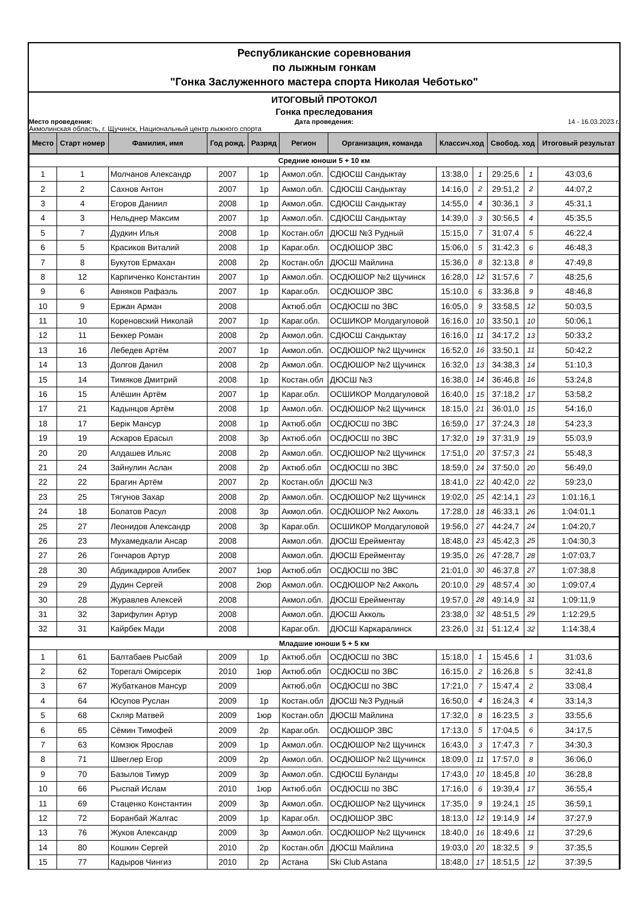Республиканские соревнования
по лыжным гонкам
"Гонка Заслуженного мастера спорта Николая Чеботько"
ИТОГОВЫЙ ПРОТОКОЛ
Гонка преследования
Место проведения: Дата проведения: 14 - 16.03.2023 г.
Акмолинская область, г. Щучинск, Национальный центр лыжного спорта
| Место | Старт номер | Фамилия, имя | Год рожд. | Разряд | Регион | Организация, команда | Классич.ход | | Свобод. ход | | Итоговый результат |
| --- | --- | --- | --- | --- | --- | --- | --- | --- | --- | --- | --- |
| Средние юноши 5 + 10 км | | | | | | | | | | | |
| 1 | 1 | Молчанов Александр | 2007 | 1р | Акмол.обл. | СДЮСШ Сандыктау | 13:38,0 | 1 | 29:25,6 | 1 | 43:03,6 |
| 2 | 2 | Сахнов Антон | 2007 | 1р | Акмол.обл. | СДЮСШ Сандыктау | 14:16,0 | 2 | 29:51,2 | 2 | 44:07,2 |
| 3 | 4 | Егоров Даниил | 2008 | 1р | Акмол.обл. | СДЮСШ Сандыктау | 14:55,0 | 4 | 30:36,1 | 3 | 45:31,1 |
| 4 | 3 | Нельднер Максим | 2007 | 1р | Акмол.обл. | СДЮСШ Сандыктау | 14:39,0 | 3 | 30:56,5 | 4 | 45:35,5 |
| 5 | 7 | Дудкин Илья | 2008 | 1р | Костан.обл | ДЮСШ №3 Рудный | 15:15,0 | 7 | 31:07,4 | 5 | 46:22,4 |
| 6 | 5 | Красиков Виталий | 2008 | 1р | Караг.обл. | ОСДЮШОР ЗВС | 15:06,0 | 5 | 31:42,3 | 6 | 46:48,3 |
| 7 | 8 | Букутов Ермахан | 2008 | 2р | Костан.обл | ДЮСШ Майлина | 15:36,0 | 8 | 32:13,8 | 8 | 47:49,8 |
| 8 | 12 | Карпиченко Константин | 2007 | 1р | Акмол.обл. | ОСДЮШОР №2 Щучинск | 16:28,0 | 12 | 31:57,6 | 7 | 48:25,6 |
| 9 | 6 | Авняков Рафаэль | 2007 | 1р | Караг.обл. | ОСДЮШОР ЗВС | 15:10,0 | 6 | 33:36,8 | 9 | 48:46,8 |
| 10 | 9 | Ержан Арман | 2008 | | Актюб.обл | ОСДЮСШ по ЗВС | 16:05,0 | 9 | 33:58,5 | 12 | 50:03,5 |
| 11 | 10 | Кореновский Николай | 2007 | 1р | Караг.обл. | ОСШИКОР Молдагуловой | 16:16,0 | 10 | 33:50,1 | 10 | 50:06,1 |
| 12 | 11 | Беккер Роман | 2008 | 2р | Акмол.обл. | СДЮСШ Сандыктау | 16:16,0 | 11 | 34:17,2 | 13 | 50:33,2 |
| 13 | 16 | Лебедев Артём | 2007 | 1р | Акмол.обл. | ОСДЮШОР №2 Щучинск | 16:52,0 | 16 | 33:50,1 | 11 | 50:42,2 |
| 14 | 13 | Долгов Данил | 2008 | 2р | Акмол.обл. | ОСДЮШОР №2 Щучинск | 16:32,0 | 13 | 34:38,3 | 14 | 51:10,3 |
| 15 | 14 | Тимяков Дмитрий | 2008 | 1р | Костан.обл | ДЮСШ №3 | 16:38,0 | 14 | 36:46,8 | 16 | 53:24,8 |
| 16 | 15 | Алёшин Артём | 2007 | 1р | Караг.обл. | ОСШИКОР Молдагуловой | 16:40,0 | 15 | 37:18,2 | 17 | 53:58,2 |
| 17 | 21 | Кадынцов Артём | 2008 | 1р | Акмол.обл. | ОСДЮШОР №2 Щучинск | 18:15,0 | 21 | 36:01,0 | 15 | 54:16,0 |
| 18 | 17 | Берік Мансур | 2008 | 1р | Актюб.обл | ОСДЮСШ по ЗВС | 16:59,0 | 17 | 37:24,3 | 18 | 54:23,3 |
| 19 | 19 | Аскаров Ерасыл | 2008 | 3р | Актюб.обл | ОСДЮСШ по ЗВС | 17:32,0 | 19 | 37:31,9 | 19 | 55:03,9 |
| 20 | 20 | Алдашев Ильяс | 2008 | 2р | Акмол.обл. | ОСДЮШОР №2 Щучинск | 17:51,0 | 20 | 37:57,3 | 21 | 55:48,3 |
| 21 | 24 | Зайнулин Аслан | 2008 | 2р | Актюб.обл | ОСДЮСШ по ЗВС | 18:59,0 | 24 | 37:50,0 | 20 | 56:49,0 |
| 22 | 22 | Брагин Артём | 2007 | 2р | Костан.обл | ДЮСШ №3 | 18:41,0 | 22 | 40:42,0 | 22 | 59:23,0 |
| 23 | 25 | Тягунов Захар | 2008 | 2р | Акмол.обл. | ОСДЮШОР №2 Щучинск | 19:02,0 | 25 | 42:14,1 | 23 | 1:01:16,1 |
| 24 | 18 | Болатов Расул | 2008 | 3р | Акмол.обл. | ОСДЮШОР №2 Акколь | 17:28,0 | 18 | 46:33,1 | 26 | 1:04:01,1 |
| 25 | 27 | Леонидов Александр | 2008 | 3р | Караг.обл. | ОСШИКОР Молдагуловой | 19:56,0 | 27 | 44:24,7 | 24 | 1:04:20,7 |
| 26 | 23 | Мухамедкали Ансар | 2008 | | Акмол.обл. | ДЮСШ Ерейментау | 18:48,0 | 23 | 45:42,3 | 25 | 1:04:30,3 |
| 27 | 26 | Гончаров Артур | 2008 | | Акмол.обл. | ДЮСШ Ерейментау | 19:35,0 | 26 | 47:28,7 | 28 | 1:07:03,7 |
| 28 | 30 | Абдикадиров Алибек | 2007 | 1юр | Актюб.обл | ОСДЮСШ по ЗВС | 21:01,0 | 30 | 46:37,8 | 27 | 1:07:38,8 |
| 29 | 29 | Дудин Сергей | 2008 | 2юр | Акмол.обл. | ОСДЮШОР №2 Акколь | 20:10,0 | 29 | 48:57,4 | 30 | 1:09:07,4 |
| 30 | 28 | Журавлев Алексей | 2008 | | Акмол.обл. | ДЮСШ Ерейментау | 19:57,0 | 28 | 49:14,9 | 31 | 1:09:11,9 |
| 31 | 32 | Зарифулин Артур | 2008 | | Акмол.обл. | ДЮСШ Акколь | 23:38,0 | 32 | 48:51,5 | 29 | 1:12:29,5 |
| 32 | 31 | Кайрбек Мади | 2008 | | Караг.обл. | ДЮСШ Каркаралинск | 23:26,0 | 31 | 51:12,4 | 32 | 1:14:38,4 |
| Младшие юноши 5 + 5 км | | | | | | | | | | | |
| 1 | 61 | Балтабаев Рысбай | 2009 | 1р | Актюб.обл | ОСДЮСШ по ЗВС | 15:18,0 | 1 | 15:45,6 | 1 | 31:03,6 |
| 2 | 62 | Торегалі Омірсерік | 2010 | 1юр | Актюб.обл | ОСДЮСШ по ЗВС | 16:15,0 | 2 | 16:26,8 | 5 | 32:41,8 |
| 3 | 67 | Жубатканов Мансур | 2009 | | Актюб.обл | ОСДЮСШ по ЗВС | 17:21,0 | 7 | 15:47,4 | 2 | 33:08,4 |
| 4 | 64 | Юсупов Руслан | 2009 | 1р | Костан.обл | ДЮСШ №3 Рудный | 16:50,0 | 4 | 16:24,3 | 4 | 33:14,3 |
| 5 | 68 | Скляр Матвей | 2009 | 1юр | Костан.обл | ДЮСШ Майлина | 17:32,0 | 8 | 16:23,5 | 3 | 33:55,6 |
| 6 | 65 | Сёмин Тимофей | 2009 | 2р | Караг.обл. | ОСДЮШОР ЗВС | 17:13,0 | 5 | 17:04,5 | 6 | 34:17,5 |
| 7 | 63 | Комзюк Ярослав | 2009 | 1р | Акмол.обл. | ОСДЮШОР №2 Щучинск | 16:43,0 | 3 | 17:47,3 | 7 | 34:30,3 |
| 8 | 71 | Швеглер Егор | 2009 | 2р | Акмол.обл. | ОСДЮШОР №2 Щучинск | 18:09,0 | 11 | 17:57,0 | 8 | 36:06,0 |
| 9 | 70 | Базылов Тимур | 2009 | 3р | Акмол.обл. | СДЮСШ Буланды | 17:43,0 | 10 | 18:45,8 | 10 | 36:28,8 |
| 10 | 66 | Рыспай Ислам | 2010 | 1юр | Актюб.обл | ОСДЮСШ по ЗВС | 17:16,0 | 6 | 19:39,4 | 17 | 36:55,4 |
| 11 | 69 | Стаценко Константин | 2009 | 3р | Акмол.обл. | ОСДЮШОР №2 Щучинск | 17:35,0 | 9 | 19:24,1 | 15 | 36:59,1 |
| 12 | 72 | Боранбай Жалгас | 2009 | 1р | Караг.обл. | ОСДЮШОР ЗВС | 18:13,0 | 12 | 19:14,9 | 14 | 37:27,9 |
| 13 | 76 | Жуков Александр | 2009 | 3р | Акмол.обл. | ОСДЮШОР №2 Щучинск | 18:40,0 | 16 | 18:49,6 | 11 | 37:29,6 |
| 14 | 80 | Кошкин Сергей | 2010 | 2р | Костан.обл | ДЮСШ Майлина | 19:03,0 | 20 | 18:32,5 | 9 | 37:35,5 |
| 15 | 77 | Кадыров Чингиз | 2010 | 2р | Астана | Ski Club Astana | 18:48,0 | 17 | 18:51,5 | 12 | 37:39,5 |